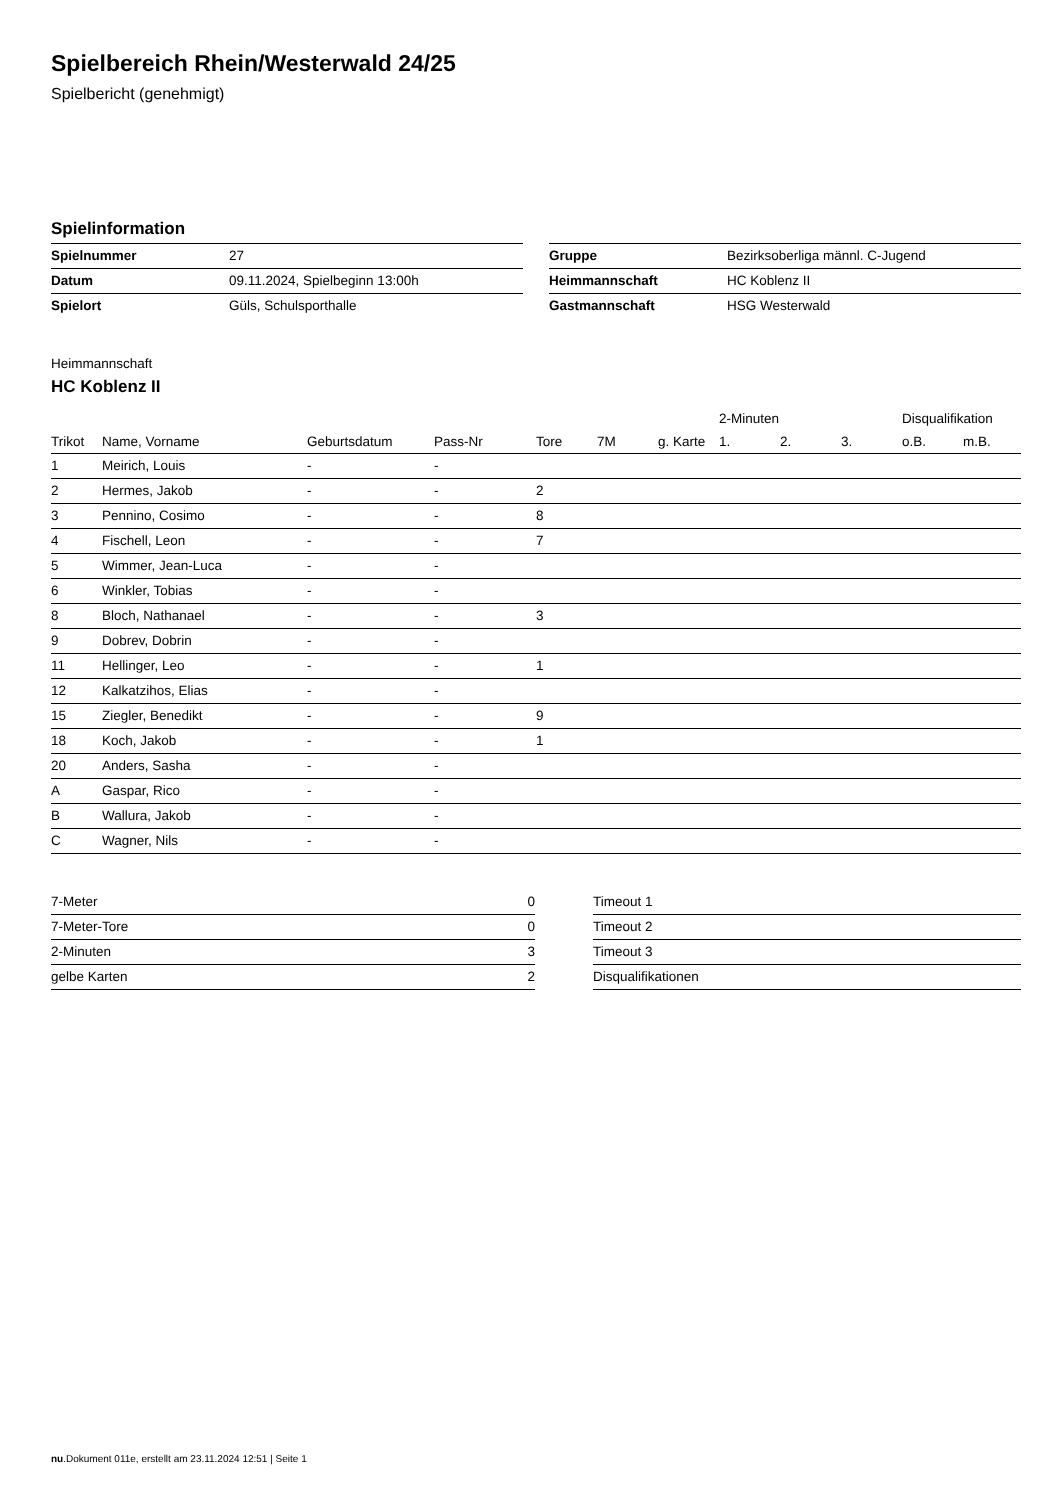Spielbereich Rhein/Westerwald 24/25
Spielbericht (genehmigt)
Spielinformation
| Spielnummer | 27 |
| Datum | 09.11.2024, Spielbeginn 13:00h |
| Spielort | Güls, Schulsporthalle |
| Gruppe | Bezirksoberliga männl. C-Jugend |
| Heimmannschaft | HC Koblenz II |
| Gastmannschaft | HSG Westerwald |
Heimmannschaft
HC Koblenz II
| | | | | | | | 2-Minuten | | | Disqualifikation | |
| --- | --- | --- | --- | --- | --- | --- | --- | --- | --- | --- | --- |
| Trikot | Name, Vorname | Geburtsdatum | Pass-Nr | Tore | 7M | g. Karte | 1. | 2. | 3. | o.B. | m.B. |
| 1 | Meirich, Louis | - | - | | | | | | | | |
| 2 | Hermes, Jakob | - | - | 2 | | | | | | | |
| 3 | Pennino, Cosimo | - | - | 8 | | | | | | | |
| 4 | Fischell, Leon | - | - | 7 | | | | | | | |
| 5 | Wimmer, Jean-Luca | - | - | | | | | | | | |
| 6 | Winkler, Tobias | - | - | | | | | | | | |
| 8 | Bloch, Nathanael | - | - | 3 | | | | | | | |
| 9 | Dobrev, Dobrin | - | - | | | | | | | | |
| 11 | Hellinger, Leo | - | - | 1 | | | | | | | |
| 12 | Kalkatzihos, Elias | - | - | | | | | | | | |
| 15 | Ziegler, Benedikt | - | - | 9 | | | | | | | |
| 18 | Koch, Jakob | - | - | 1 | | | | | | | |
| 20 | Anders, Sasha | - | - | | | | | | | | |
| A | Gaspar, Rico | - | - | | | | | | | | |
| B | Wallura, Jakob | - | - | | | | | | | | |
| C | Wagner, Nils | - | - | | | | | | | | |
| 7-Meter | 0 |
| 7-Meter-Tore | 0 |
| 2-Minuten | 3 |
| gelbe Karten | 2 |
| Timeout 1 |
| Timeout 2 |
| Timeout 3 |
| Disqualifikationen |
nu.Dokument 011e, erstellt am 23.11.2024 12:51 | Seite 1